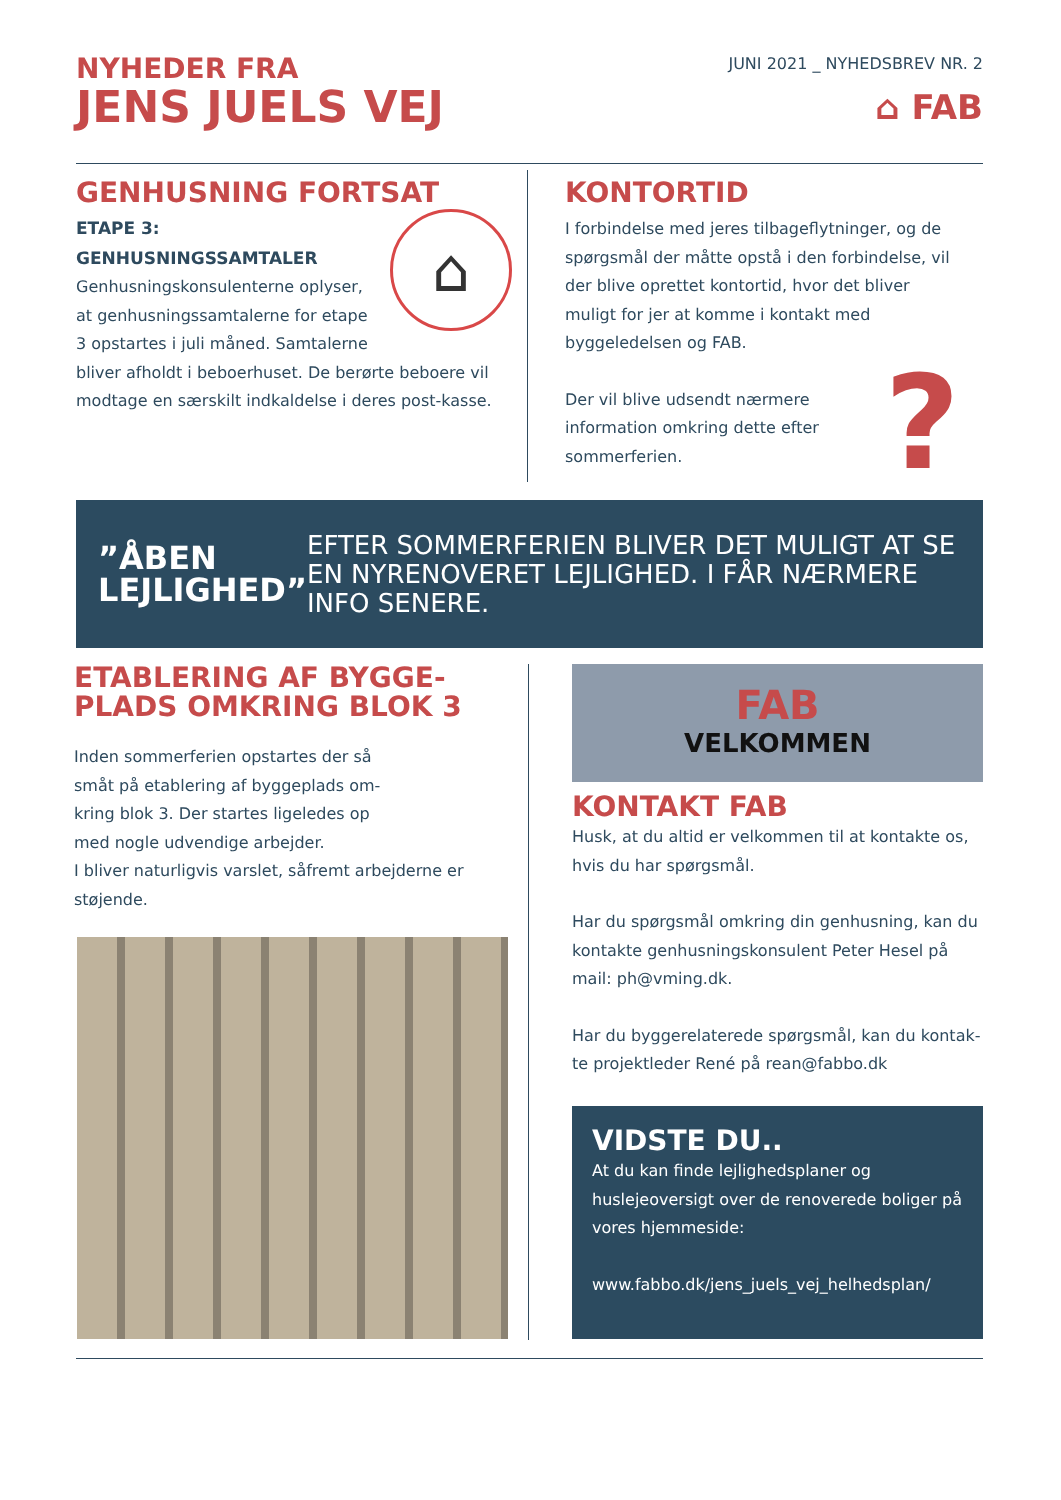JUNI 2021 _ NYHEDSBREV NR. 2
⌂ FAB
NYHEDER FRA
JENS JUELS VEJ
GENHUSNING FORTSAT
⌂
ETAPE 3:
GENHUSNINGSSAMTALER
Genhusningskonsulenterne oplyser, at genhusningssamtalerne for etape 3 opstartes i juli måned. Samtalerne bliver afholdt i beboerhuset. De berørte beboere vil modtage en særskilt indkaldelse i deres post-kasse.
KONTORTID
I forbindelse med jeres tilbageflytninger, og de spørgsmål der måtte opstå i den forbindelse, vil der blive oprettet kontortid, hvor det bliver muligt for jer at komme i kontakt med byggeledelsen og FAB.
?
Der vil blive udsendt nærmere information omkring dette efter sommerferien.
”ÅBEN LEJLIGHED”
EFTER SOMMERFERIEN BLIVER DET MULIGT AT SE EN NYRENOVERET LEJLIGHED. I FÅR NÆRMERE INFO SENERE.
ETABLERING AF BYGGE-PLADS OMKRING BLOK 3
Inden sommerferien opstartes der så småt på etablering af byggeplads om-kring blok 3. Der startes ligeledes op med nogle udvendige arbejder.
I bliver naturligvis varslet, såfremt arbejderne er støjende.
FAB
VELKOMMEN
KONTAKT FAB
Husk, at du altid er velkommen til at kontakte os, hvis du har spørgsmål.
Har du spørgsmål omkring din genhusning, kan du kontakte genhusningskonsulent Peter Hesel på mail: ph@vming.dk.
Har du byggerelaterede spørgsmål, kan du kontak-te projektleder René på rean@fabbo.dk
VIDSTE DU..
At du kan finde lejlighedsplaner og huslejeoversigt over de renoverede boliger på vores hjemmeside:
www.fabbo.dk/jens_juels_vej_helhedsplan/